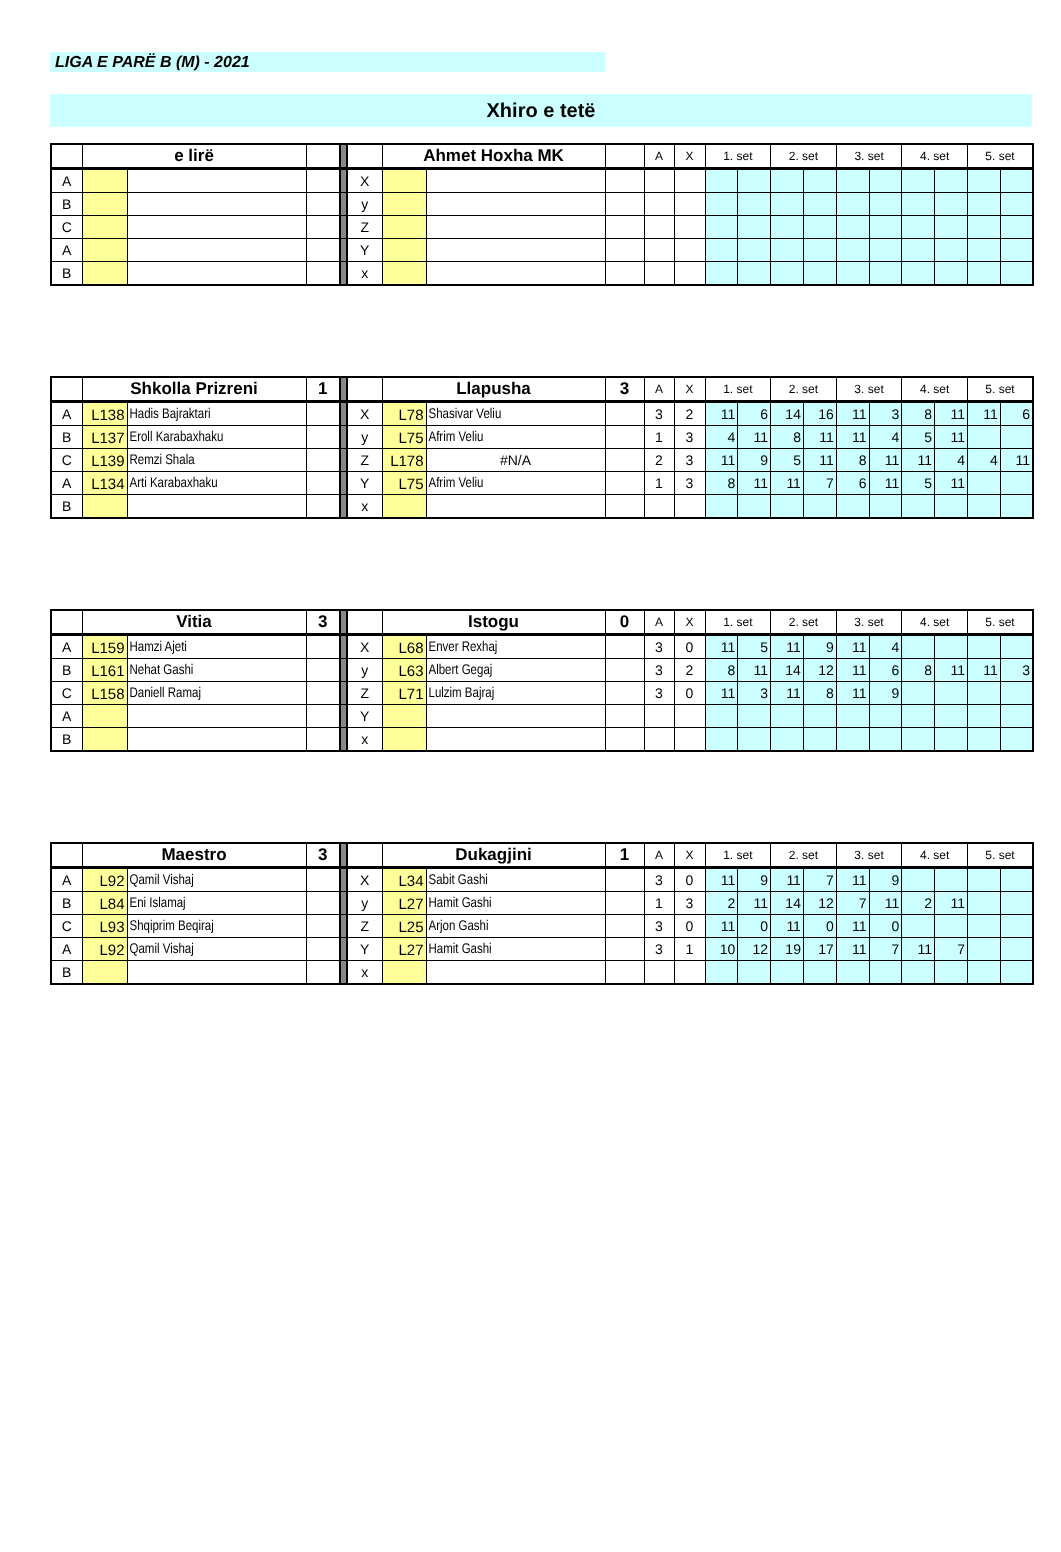LIGA E PARË B (M) - 2021
Xhiro e tetë
| | e lirë | | | | | Ahmet Hoxha MK | | | A | X | 1. set | | 2. set | | 3. set | | 4. set | | 5. set | |
| --- | --- | --- | --- | --- | --- | --- | --- | --- | --- | --- | --- | --- | --- | --- | --- | --- | --- | --- | --- | --- |
| A | | | | | X | | | | | | | | | | | | | | | |
| B | | | | | y | | | | | | | | | | | | | | | |
| C | | | | | Z | | | | | | | | | | | | | | | |
| A | | | | | Y | | | | | | | | | | | | | | | |
| B | | | | | x | | | | | | | | | | | | | | | |
| | Shkolla Prizreni | | 1 | | | Llapusha | | 3 | A | X | 1. set | | 2. set | | 3. set | | 4. set | | 5. set | |
| --- | --- | --- | --- | --- | --- | --- | --- | --- | --- | --- | --- | --- | --- | --- | --- | --- | --- | --- | --- | --- |
| A | L138 | Hadis Bajraktari | | | X | L78 | Shasivar Veliu | | 3 | 2 | 11 | 6 | 14 | 16 | 11 | 3 | 8 | 11 | 11 | 6 |
| B | L137 | Eroll Karabaxhaku | | | y | L75 | Afrim Veliu | | 1 | 3 | 4 | 11 | 8 | 11 | 11 | 4 | 5 | 11 | | |
| C | L139 | Remzi Shala | | | Z | L178 | #N/A | | 2 | 3 | 11 | 9 | 5 | 11 | 8 | 11 | 11 | 4 | 4 | 11 |
| A | L134 | Arti Karabaxhaku | | | Y | L75 | Afrim Veliu | | 1 | 3 | 8 | 11 | 11 | 7 | 6 | 11 | 5 | 11 | | |
| B | | | | | x | | | | | | | | | | | | | | | |
| | Vitia | | 3 | | | Istogu | | 0 | A | X | 1. set | | 2. set | | 3. set | | 4. set | | 5. set | |
| --- | --- | --- | --- | --- | --- | --- | --- | --- | --- | --- | --- | --- | --- | --- | --- | --- | --- | --- | --- | --- |
| A | L159 | Hamzi Ajeti | | | X | L68 | Enver Rexhaj | | 3 | 0 | 11 | 5 | 11 | 9 | 11 | 4 | | | | |
| B | L161 | Nehat Gashi | | | y | L63 | Albert Gegaj | | 3 | 2 | 8 | 11 | 14 | 12 | 11 | 6 | 8 | 11 | 11 | 3 |
| C | L158 | Daniell Ramaj | | | Z | L71 | Lulzim Bajraj | | 3 | 0 | 11 | 3 | 11 | 8 | 11 | 9 | | | | |
| A | | | | | Y | | | | | | | | | | | | | | | |
| B | | | | | x | | | | | | | | | | | | | | | |
| | Maestro | | 3 | | | Dukagjini | | 1 | A | X | 1. set | | 2. set | | 3. set | | 4. set | | 5. set | |
| --- | --- | --- | --- | --- | --- | --- | --- | --- | --- | --- | --- | --- | --- | --- | --- | --- | --- | --- | --- | --- |
| A | L92 | Qamil Vishaj | | | X | L34 | Sabit Gashi | | 3 | 0 | 11 | 9 | 11 | 7 | 11 | 9 | | | | |
| B | L84 | Eni Islamaj | | | y | L27 | Hamit Gashi | | 1 | 3 | 2 | 11 | 14 | 12 | 7 | 11 | 2 | 11 | | |
| C | L93 | Shqiprim Beqiraj | | | Z | L25 | Arjon Gashi | | 3 | 0 | 11 | 0 | 11 | 0 | 11 | 0 | | | | |
| A | L92 | Qamil Vishaj | | | Y | L27 | Hamit Gashi | | 3 | 1 | 10 | 12 | 19 | 17 | 11 | 7 | 11 | 7 | | |
| B | | | | | x | | | | | | | | | | | | | | | |